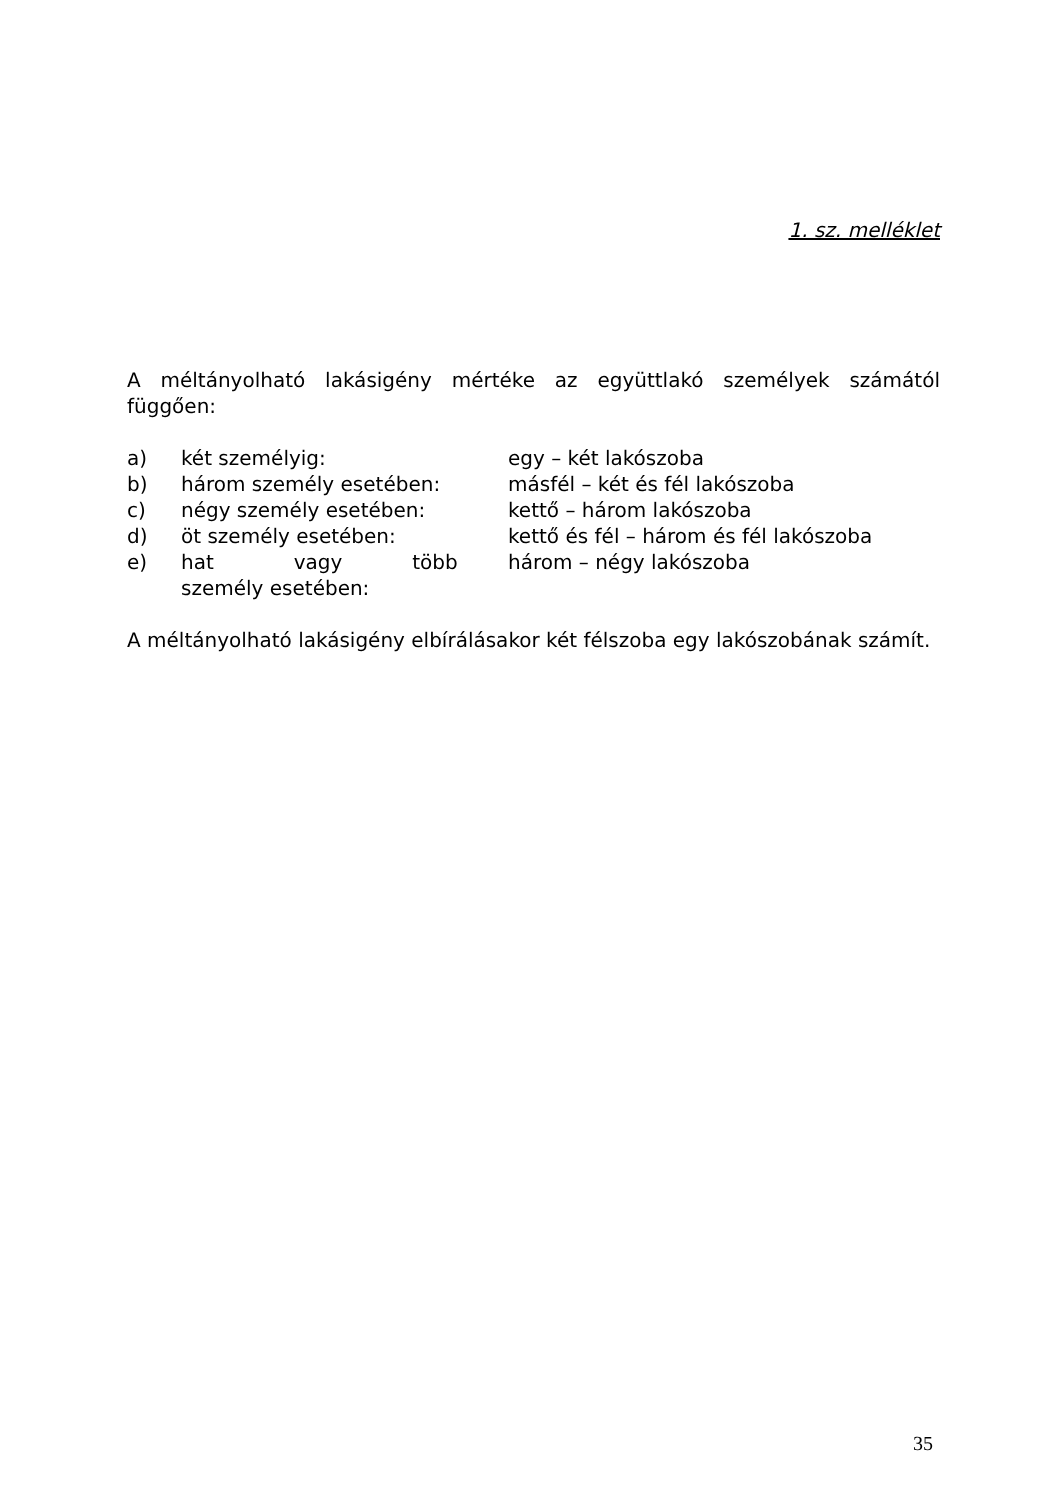1. sz. melléklet
A méltányolható lakásigény mértéke az együttlakó személyek számától függően:
| a) | két személyig: | egy – két lakószoba |
| b) | három személy esetében: | másfél – két és fél lakószoba |
| c) | négy személy esetében: | kettő – három lakószoba |
| d) | öt személy esetében: | kettő és fél – három és fél lakószoba |
| e) | hat vagy több személy esetében: | három – négy lakószoba |
A méltányolható lakásigény elbírálásakor két félszoba egy lakószobának számít.
35